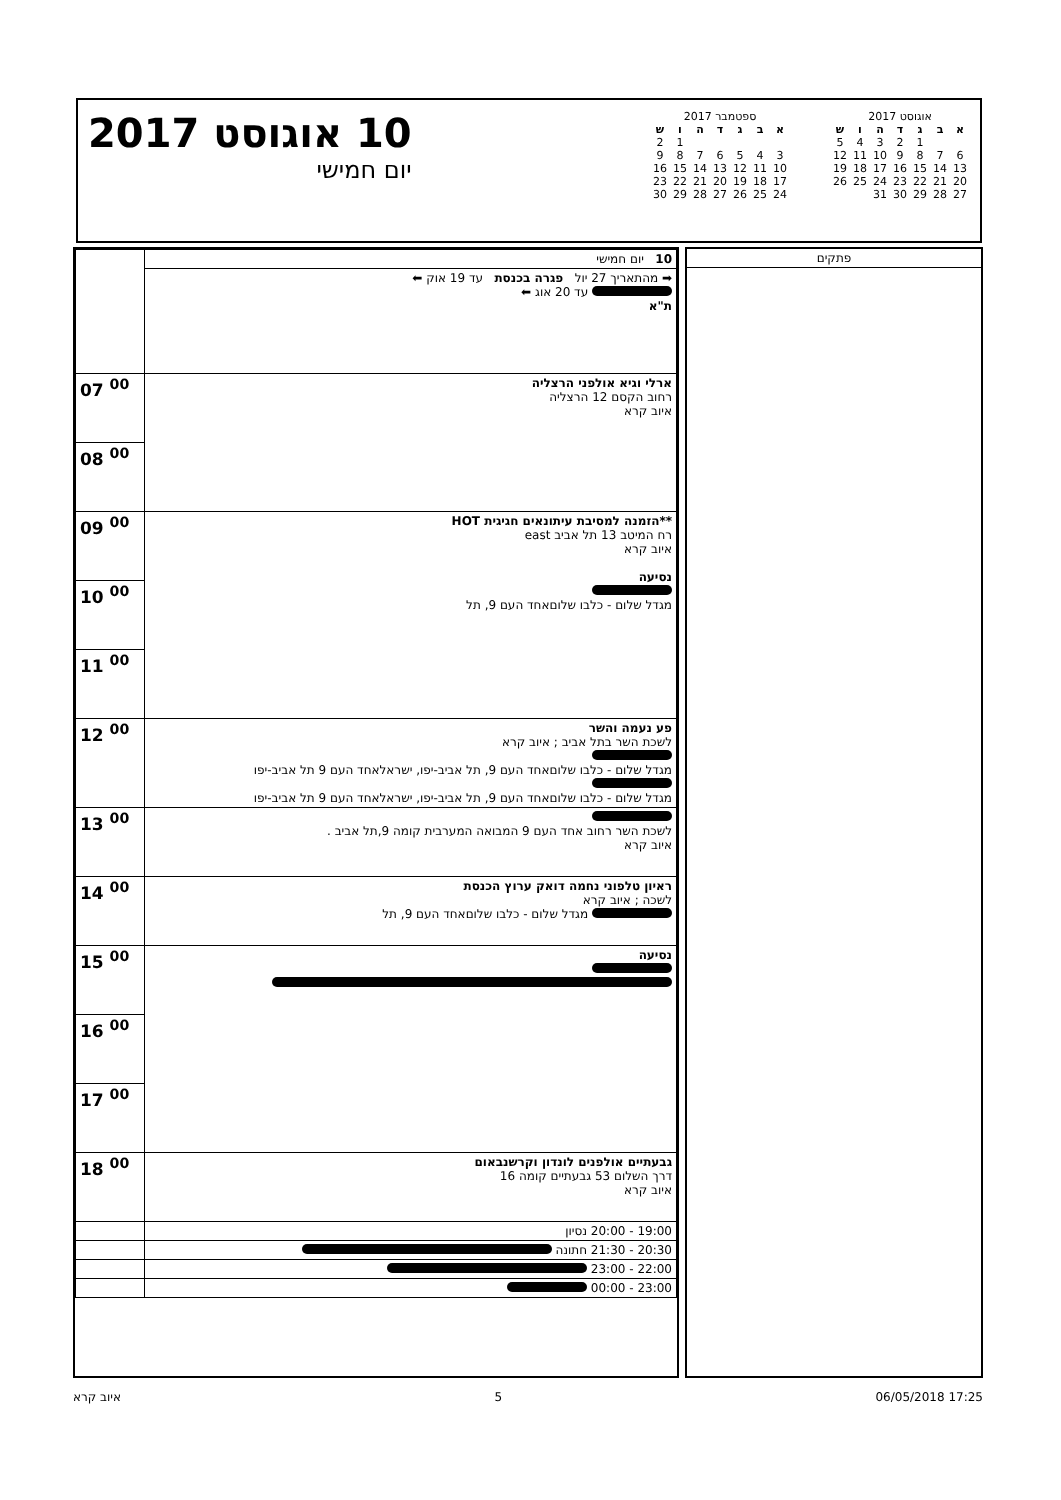10 אוגוסט 2017
יום חמישי
אוגוסט 2017
| א | ב | ג | ד | ה | ו | ש |
| --- | --- | --- | --- | --- | --- | --- |
| | | 1 | 2 | 3 | 4 | 5 |
| 6 | 7 | 8 | 9 | 10 | 11 | 12 |
| 13 | 14 | 15 | 16 | 17 | 18 | 19 |
| 20 | 21 | 22 | 23 | 24 | 25 | 26 |
| 27 | 28 | 29 | 30 | 31 | | |
ספטמבר 2017
| א | ב | ג | ד | ה | ו | ש |
| --- | --- | --- | --- | --- | --- | --- |
| | | | | | 1 | 2 |
| 3 | 4 | 5 | 6 | 7 | 8 | 9 |
| 10 | 11 | 12 | 13 | 14 | 15 | 16 |
| 17 | 18 | 19 | 20 | 21 | 22 | 23 |
| 24 | 25 | 26 | 27 | 28 | 29 | 30 |
| | 10 יום חמישי |
| | ➡ מהתאריך 27 יול פגרה בכנסת עד 19 אוק ⬅ עד 20 אוג ⬅ ת"א |
| 07 <sup>00</sup> | ארלי וגיא אולפני הרצליה רחוב הקסם 12 הרצליה איוב קרא |
| 08 <sup>00</sup> | |
| 09 <sup>00</sup> | **הזמנה למסיבת עיתונאים חגיגית HOT רח המיטב 13 תל אביב east איוב קרא נסיעה מגדל שלום - כלבו שלוםאחד העם 9, תל |
| 10 <sup>00</sup> | |
| 11 <sup>00</sup> | |
| 12 <sup>00</sup> | פע נעמה והשר לשכת השר בתל אביב ; איוב קרא מגדל שלום - כלבו שלוםאחד העם 9, תל אביב-יפו, ישראלאחד העם 9 תל אביב-יפו מגדל שלום - כלבו שלוםאחד העם 9, תל אביב-יפו, ישראלאחד העם 9 תל אביב-יפו |
| 13 <sup>00</sup> | לשכת השר רחוב אחד העם 9 המבואה המערבית קומה 9,תל אביב . איוב קרא |
| 14 <sup>00</sup> | ראיון טלפוני נחמה דואק ערוץ הכנסת לשכה ; איוב קרא מגדל שלום - כלבו שלוםאחד העם 9, תל |
| 15 <sup>00</sup> | נסיעה |
| 16 <sup>00</sup> | |
| 17 <sup>00</sup> | |
| 18 <sup>00</sup> | גבעתיים אולפנים לונדון וקרשנבאום דרך השלום 53 גבעתיים קומה 16 איוב קרא |
| | 19:00 - 20:00 נסיון |
| | 20:30 - 21:30 חתונה |
| | 22:00 - 23:00 |
| | 23:00 - 00:00 |
פתקים
איוב קרא 5 06/05/2018 17:25